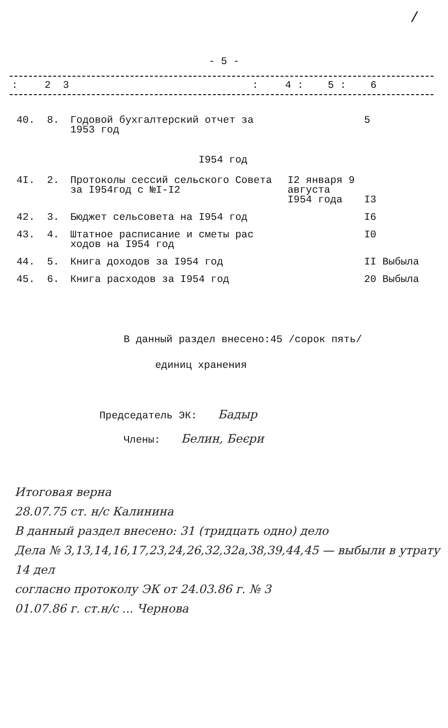/
- 5 -
| : | 2 3 | : | 4 : | 5 : | 6 |
| 40. | 8. | Годовой бухгалтерский отчет за 1953 год | | 5 |
| I954 год | | | | |
| 4I. | 2. | Протоколы сессий сельского Совета за I954год с №I-I2 | I2 января 9 августа I954 года | I3 |
| 42. | 3. | Бюджет сельсовета на I954 год | | I6 |
| 43. | 4. | Штатное расписание и сметы рас ходов на I954 год | | I0 |
| 44. | 5. | Книга доходов за I954 год | | II Выбыла |
| 45. | 6. | Книга расходов за I954 год | | 20 Выбыла |
В данный раздел внесено:45 /сорок пять/
единиц хранения
Председатель ЭК: Бадыр
Члены: Белин, Беєри
Итоговая верна
28.07.75 ст. н/с Калинина
В данный раздел внесено: 31 (тридцать одно) дело
Дела № 3,13,14,16,17,23,24,26,32,32а,38,39,44,45 — выбыли в утрату
14 дел
согласно протоколу ЭК от 24.03.86 г. № 3
01.07.86 г. ст.н/с ... Чернова